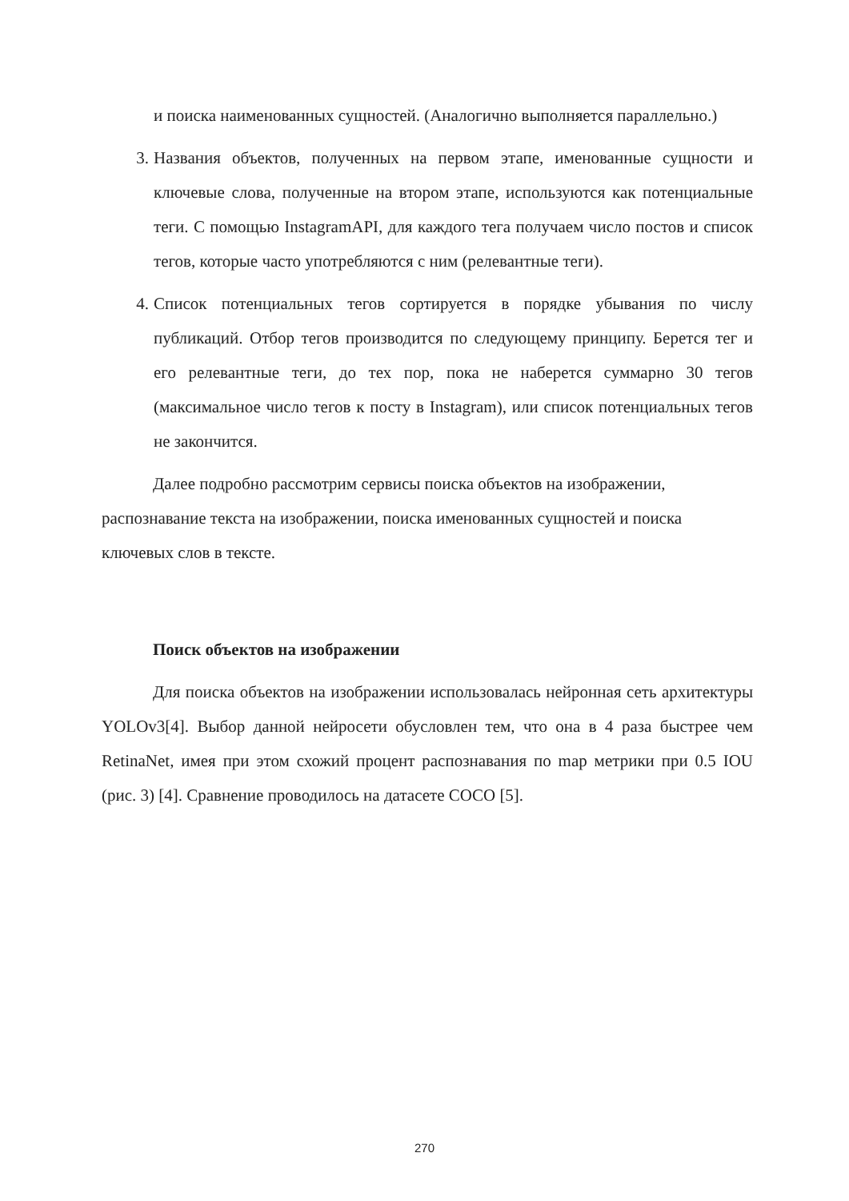и поиска наименованных сущностей. (Аналогично выполняется параллельно.)
3. Названия объектов, полученных на первом этапе, именованные сущности и ключевые слова, полученные на втором этапе, используются как потенциальные теги. С помощью InstagramAPI, для каждого тега получаем число постов и список тегов, которые часто употребляются с ним (релевантные теги).
4. Список потенциальных тегов сортируется в порядке убывания по числу публикаций. Отбор тегов производится по следующему принципу. Берется тег и его релевантные теги, до тех пор, пока не наберется суммарно 30 тегов (максимальное число тегов к посту в Instagram), или список потенциальных тегов не закончится.
Далее подробно рассмотрим сервисы поиска объектов на изображении, распознавание текста на изображении, поиска именованных сущностей и поиска ключевых слов в тексте.
Поиск объектов на изображении
Для поиска объектов на изображении использовалась нейронная сеть архитектуры YOLOv3[4]. Выбор данной нейросети обусловлен тем, что она в 4 раза быстрее чем RetinaNet, имея при этом схожий процент распознавания по map метрики при 0.5 IOU (рис. 3) [4]. Сравнение проводилось на датасете COCO [5].
270